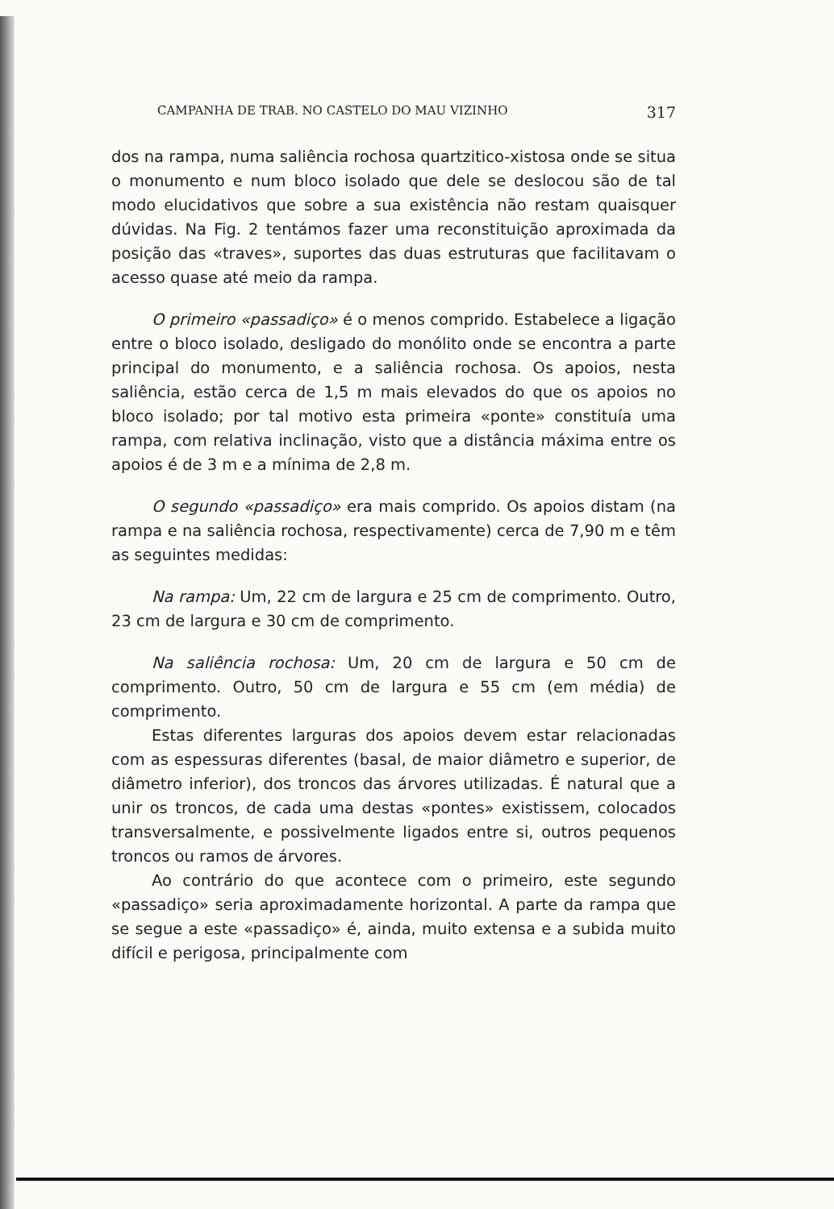CAMPANHA DE TRAB. NO CASTELO DO MAU VIZINHO 317
dos na rampa, numa saliência rochosa quartzitico-xistosa onde se situa o monumento e num bloco isolado que dele se deslocou são de tal modo elucidativos que sobre a sua existência não restam quaisquer dúvidas. Na Fig. 2 tentámos fazer uma reconstituição aproximada da posição das «traves», suportes das duas estruturas que facilitavam o acesso quase até meio da rampa.
O primeiro «passadiço» é o menos comprido. Estabelece a ligação entre o bloco isolado, desligado do monólito onde se encontra a parte principal do monumento, e a saliência rochosa. Os apoios, nesta saliência, estão cerca de 1,5 m mais elevados do que os apoios no bloco isolado; por tal motivo esta primeira «ponte» constituía uma rampa, com relativa inclinação, visto que a distância máxima entre os apoios é de 3 m e a mínima de 2,8 m.
O segundo «passadiço» era mais comprido. Os apoios distam (na rampa e na saliência rochosa, respectivamente) cerca de 7,90 m e têm as seguintes medidas:
Na rampa: Um, 22 cm de largura e 25 cm de comprimento. Outro, 23 cm de largura e 30 cm de comprimento.
Na saliência rochosa: Um, 20 cm de largura e 50 cm de comprimento. Outro, 50 cm de largura e 55 cm (em média) de comprimento.
Estas diferentes larguras dos apoios devem estar relacionadas com as espessuras diferentes (basal, de maior diâmetro e superior, de diâmetro inferior), dos troncos das árvores utilizadas. É natural que a unir os troncos, de cada uma destas «pontes» existissem, colocados transversalmente, e possivelmente ligados entre si, outros pequenos troncos ou ramos de árvores.
Ao contrário do que acontece com o primeiro, este segundo «passadiço» seria aproximadamente horizontal. A parte da rampa que se segue a este «passadiço» é, ainda, muito extensa e a subida muito difícil e perigosa, principalmente com